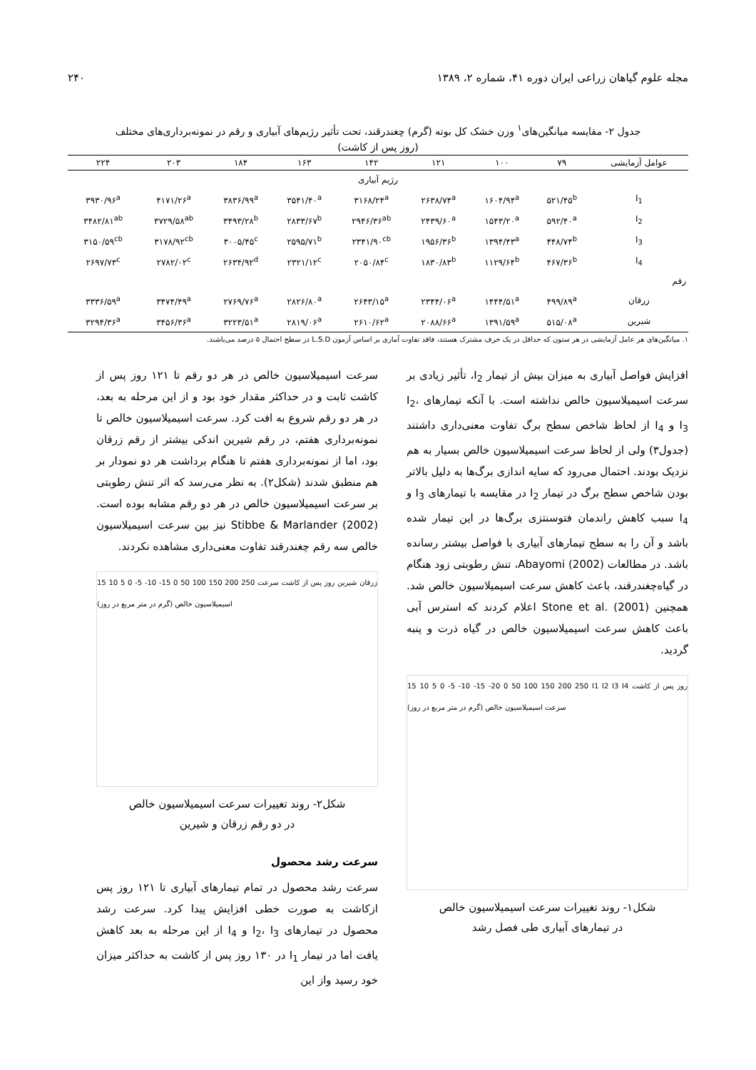مجله علوم گیاهان زراعی ایران دوره ۴۱، شماره ۲، ۱۳۸۹ ۲۴۰
جدول ۲- مقایسه میانگین‌های<sup>۱</sup> وزن خشک کل بوته (گرم) چغندرقند، تحت تأثیر رژیم‌های آبیاری و رقم در نمونه‌برداری‌های مختلف
(روز پس از کاشت)
| عوامل آزمایشی | ۷۹ | ۱۰۰ | ۱۲۱ | ۱۴۲ | ۱۶۳ | ۱۸۴ | ۲۰۳ | ۲۲۴ |
| --- | --- | --- | --- | --- | --- | --- | --- | --- |
| رژیم آبیاری | | | | | | | | |
| I<sub>1</sub> | ۵۲۱/۴۵<sup>b</sup> | ۱۶۰۴/۹۴<sup>a</sup> | ۲۶۳۸/۷۴<sup>a</sup> | ۳۱۶۸/۲۴<sup>a</sup> | ۳۵۴۱/۴۰<sup>a</sup> | ۳۸۳۶/۹۹<sup>a</sup> | ۴۱۷۱/۲۶<sup>a</sup> | ۳۹۳۰/۹۶<sup>a</sup> |
| I<sub>2</sub> | ۵۹۲/۴۰<sup>a</sup> | ۱۵۴۳/۲۰<sup>a</sup> | ۲۴۳۹/۶۰<sup>a</sup> | ۲۹۴۶/۳۶<sup>ab</sup> | ۲۸۳۳/۶۷<sup>b</sup> | ۳۴۹۳/۲۸<sup>b</sup> | ۳۷۲۹/۵۸<sup>ab</sup> | ۳۴۸۲/۸۱<sup>ab</sup> |
| I<sub>3</sub> | ۴۴۸/۷۴<sup>b</sup> | ۱۳۹۴/۴۳<sup>a</sup> | ۱۹۵۶/۳۶<sup>b</sup> | ۲۳۴۱/۹۰<sup>cb</sup> | ۲۵۹۵/۷۱<sup>b</sup> | ۳۰۰۵/۴۵<sup>c</sup> | ۳۱۷۸/۹۲<sup>cb</sup> | ۳۱۵۰/۵۹<sup>cb</sup> |
| I<sub>4</sub> | ۴۶۷/۳۶<sup>b</sup> | ۱۱۲۹/۶۴<sup>b</sup> | ۱۸۳۰/۸۳<sup>b</sup> | ۲۰۵۰/۸۴<sup>c</sup> | ۲۳۲۱/۱۲<sup>c</sup> | ۲۶۳۴/۹۲<sup>d</sup> | ۲۷۸۲/۰۲<sup>c</sup> | ۲۶۹۷/۷۳<sup>c</sup> |
| رقم | | | | | | | | |
| زرقان | ۴۹۹/۸۹<sup>a</sup> | ۱۴۴۴/۵۱<sup>a</sup> | ۲۳۴۴/۰۶<sup>a</sup> | ۲۶۴۳/۱۵<sup>a</sup> | ۲۸۲۶/۸۰<sup>a</sup> | ۲۷۶۹/۷۶<sup>a</sup> | ۳۴۷۴/۴۹<sup>a</sup> | ۳۳۳۶/۵۹<sup>a</sup> |
| شیرین | ۵۱۵/۰۸<sup>a</sup> | ۱۳۹۱/۵۹<sup>a</sup> | ۲۰۸۸/۶۶<sup>a</sup> | ۲۶۱۰/۶۲<sup>a</sup> | ۲۸۱۹/۰۶<sup>a</sup> | ۳۲۲۳/۵۱<sup>a</sup> | ۳۴۵۶/۳۶<sup>a</sup> | ۳۲۹۴/۳۶<sup>a</sup> |
۱. میانگین‌های هر عامل آزمایشی در هر ستون که حداقل در یک حرف مشترک هستند، فاقد تفاوت آماری بر اساس آزمون L.S.D در سطح احتمال ۵ درصد می‌باشند.
افزایش فواصل آبیاری به میزان بیش از تیمار I<sub>2</sub>، تأثیر زیادی بر سرعت اسیمیلاسیون خالص نداشته است. با آنکه تیمارهای I<sub>2</sub>، I<sub>3</sub> و I<sub>4</sub> از لحاظ شاخص سطح برگ تفاوت معنی‌داری داشتند (جدول۳) ولی از لحاظ سرعت اسیمیلاسیون خالص بسیار به هم نزدیک بودند. احتمال می‌رود که سایه اندازی برگ‌ها به دلیل بالاتر بودن شاخص سطح برگ در تیمار I<sub>2</sub> در مقایسه با تیمارهای I<sub>3</sub> و I<sub>4</sub> سبب کاهش راندمان فتوسنتزی برگ‌ها در این تیمار شده باشد و آن را به سطح تیمارهای آبیاری با فواصل بیشتر رسانده باشد. در مطالعات Abayomi (2002)، تنش رطوبتی زود هنگام در گیاه‌چغندرقند، باعث کاهش سرعت اسیمیلاسیون خالص شد. همچنین Stone et al. (2001) اعلام کردند که استرس آبی باعث کاهش سرعت اسیمیلاسیون خالص در گیاه ذرت و پنبه گردید.
15 10 5 0 -5 -10 -15 -20 0 50 100 150 200 250 I1 I2 I3 I4 روز پس از کاشت سرعت اسیمیلاسیون خالص (گرم در متر مربع در روز)
شکل۱- روند تغییرات سرعت اسیمیلاسیون خالص
در تیمارهای آبیاری طی فصل رشد
سرعت اسیمیلاسیون خالص در هر دو رقم تا ۱۲۱ روز پس از کاشت ثابت و در حداکثر مقدار خود بود و از این مرحله به بعد، در هر دو رقم شروع به افت کرد. سرعت اسیمیلاسیون خالص تا نمونه‌برداری هفتم، در رقم شیرین اندکی بیشتر از رقم زرقان بود، اما از نمونه‌برداری هفتم تا هنگام برداشت هر دو نمودار بر هم منطبق شدند (شکل۲). به نظر می‌رسد که اثر تنش رطوبتی بر سرعت اسیمیلاسیون خالص در هر دو رقم مشابه بوده است. Stibbe & Marlander (2002) نیز بین سرعت اسیمیلاسیون خالص سه رقم چغندرقند تفاوت معنی‌داری مشاهده نکردند.
15 10 5 0 -5 -10 -15 0 50 100 150 200 250 زرقان شیرین روز پس از کاشت سرعت اسیمیلاسیون خالص (گرم در متر مربع در روز)
شکل۲- روند تغییرات سرعت اسیمیلاسیون خالص
در دو رقم زرقان و شیرین
سرعت رشد محصول
سرعت رشد محصول در تمام تیمارهای آبیاری تا ۱۲۱ روز پس ازکاشت به صورت خطی افزایش پیدا کرد. سرعت رشد محصول در تیمارهای I<sub>2</sub>، I<sub>3</sub> و I<sub>4</sub> از این مرحله به بعد کاهش یافت اما در تیمار I<sub>1</sub> در ۱۳۰ روز پس از کاشت به حداکثر میزان خود رسید واز این